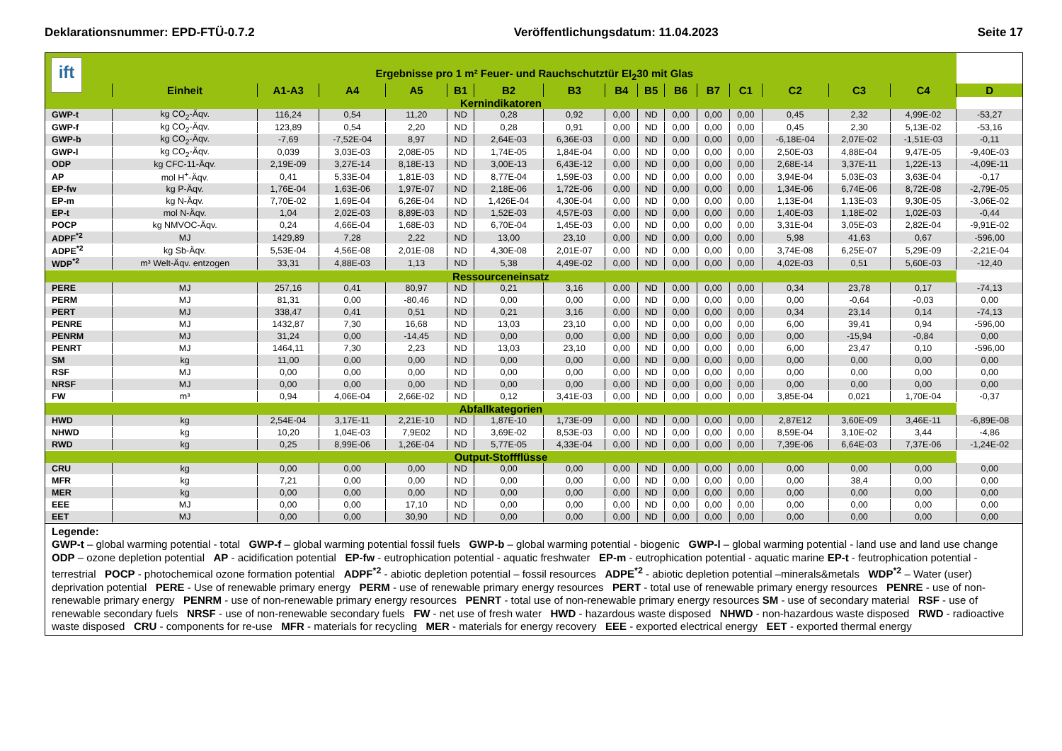Deklarationsnummer: EPD-FTÜ-0.7.2 Veröffentlichungsdatum: 11.04.2023 Seite 17
| ift | Ergebnisse pro 1 m² Feuer- und Rauchschutztür EI<sub>2</sub>30 mit Glas | | | | | | | | | | | | | | | |
| | Einheit | A1-A3 | A4 | A5 | B1 | B2 | B3 | B4 | B5 | B6 | B7 | C1 | C2 | C3 | C4 | D |
| Kernindikatoren | | | | | | | | | | | | | | | | |
| GWP-t | kg CO<sub>2</sub>-Äqv. | 116,24 | 0,54 | 11,20 | ND | 0,28 | 0,92 | 0,00 | ND | 0,00 | 0,00 | 0,00 | 0,45 | 2,32 | 4,99E-02 | -53,27 |
| GWP-f | kg CO<sub>2</sub>-Äqv. | 123,89 | 0,54 | 2,20 | ND | 0,28 | 0,91 | 0,00 | ND | 0,00 | 0,00 | 0,00 | 0,45 | 2,30 | 5,13E-02 | -53,16 |
| GWP-b | kg CO<sub>2</sub>-Äqv. | -7,69 | -7,52E-04 | 8,97 | ND | 2,64E-03 | 6,36E-03 | 0,00 | ND | 0,00 | 0,00 | 0,00 | -6,18E-04 | 2,07E-02 | -1,51E-03 | -0,11 |
| GWP-l | kg CO<sub>2</sub>-Äqv. | 0,039 | 3,03E-03 | 2,08E-05 | ND | 1,74E-05 | 1,84E-04 | 0,00 | ND | 0,00 | 0,00 | 0,00 | 2,50E-03 | 4,88E-04 | 9,47E-05 | -9,40E-03 |
| ODP | kg CFC-11-Äqv. | 2,19E-09 | 3,27E-14 | 8,18E-13 | ND | 3,00E-13 | 6,43E-12 | 0,00 | ND | 0,00 | 0,00 | 0,00 | 2,68E-14 | 3,37E-11 | 1,22E-13 | -4,09E-11 |
| AP | mol H<sup>+</sup>-Äqv. | 0,41 | 5,33E-04 | 1,81E-03 | ND | 8,77E-04 | 1,59E-03 | 0,00 | ND | 0,00 | 0,00 | 0,00 | 3,94E-04 | 5,03E-03 | 3,63E-04 | -0,17 |
| EP-fw | kg P-Äqv. | 1,76E-04 | 1,63E-06 | 1,97E-07 | ND | 2,18E-06 | 1,72E-06 | 0,00 | ND | 0,00 | 0,00 | 0,00 | 1,34E-06 | 6,74E-06 | 8,72E-08 | -2,79E-05 |
| EP-m | kg N-Äqv. | 7,70E-02 | 1,69E-04 | 6,26E-04 | ND | 1,426E-04 | 4,30E-04 | 0,00 | ND | 0,00 | 0,00 | 0,00 | 1,13E-04 | 1,13E-03 | 9,30E-05 | -3,06E-02 |
| EP-t | mol N-Äqv. | 1,04 | 2,02E-03 | 8,89E-03 | ND | 1,52E-03 | 4,57E-03 | 0,00 | ND | 0,00 | 0,00 | 0,00 | 1,40E-03 | 1,18E-02 | 1,02E-03 | -0,44 |
| POCP | kg NMVOC-Äqv. | 0,24 | 4,66E-04 | 1,68E-03 | ND | 6,70E-04 | 1,45E-03 | 0,00 | ND | 0,00 | 0,00 | 0,00 | 3,31E-04 | 3,05E-03 | 2,82E-04 | -9,91E-02 |
| ADPF<sup>*2</sup> | MJ | 1429,89 | 7,28 | 2,22 | ND | 13,00 | 23,10 | 0,00 | ND | 0,00 | 0,00 | 0,00 | 5,98 | 41,63 | 0,67 | -596,00 |
| ADPE<sup>*2</sup> | kg Sb-Äqv. | 5,53E-04 | 4,56E-08 | 2,01E-08 | ND | 4,30E-08 | 2,01E-07 | 0,00 | ND | 0,00 | 0,00 | 0,00 | 3,74E-08 | 6,25E-07 | 5,29E-09 | -2,21E-04 |
| WDP<sup>*2</sup> | m³ Welt-Äqv. entzogen | 33,31 | 4,88E-03 | 1,13 | ND | 5,38 | 4,49E-02 | 0,00 | ND | 0,00 | 0,00 | 0,00 | 4,02E-03 | 0,51 | 5,60E-03 | -12,40 |
| Ressourceneinsatz | | | | | | | | | | | | | | | | |
| PERE | MJ | 257,16 | 0,41 | 80,97 | ND | 0,21 | 3,16 | 0,00 | ND | 0,00 | 0,00 | 0,00 | 0,34 | 23,78 | 0,17 | -74,13 |
| PERM | MJ | 81,31 | 0,00 | -80,46 | ND | 0,00 | 0,00 | 0,00 | ND | 0,00 | 0,00 | 0,00 | 0,00 | -0,64 | -0,03 | 0,00 |
| PERT | MJ | 338,47 | 0,41 | 0,51 | ND | 0,21 | 3,16 | 0,00 | ND | 0,00 | 0,00 | 0,00 | 0,34 | 23,14 | 0,14 | -74,13 |
| PENRE | MJ | 1432,87 | 7,30 | 16,68 | ND | 13,03 | 23,10 | 0,00 | ND | 0,00 | 0,00 | 0,00 | 6,00 | 39,41 | 0,94 | -596,00 |
| PENRM | MJ | 31,24 | 0,00 | -14,45 | ND | 0,00 | 0,00 | 0,00 | ND | 0,00 | 0,00 | 0,00 | 0,00 | -15,94 | -0,84 | 0,00 |
| PENRT | MJ | 1464,11 | 7,30 | 2,23 | ND | 13,03 | 23,10 | 0,00 | ND | 0,00 | 0,00 | 0,00 | 6,00 | 23,47 | 0,10 | -596,00 |
| SM | kg | 11,00 | 0,00 | 0,00 | ND | 0,00 | 0,00 | 0,00 | ND | 0,00 | 0,00 | 0,00 | 0,00 | 0,00 | 0,00 | 0,00 |
| RSF | MJ | 0,00 | 0,00 | 0,00 | ND | 0,00 | 0,00 | 0,00 | ND | 0,00 | 0,00 | 0,00 | 0,00 | 0,00 | 0,00 | 0,00 |
| NRSF | MJ | 0,00 | 0,00 | 0,00 | ND | 0,00 | 0,00 | 0,00 | ND | 0,00 | 0,00 | 0,00 | 0,00 | 0,00 | 0,00 | 0,00 |
| FW | m³ | 0,94 | 4,06E-04 | 2,66E-02 | ND | 0,12 | 3,41E-03 | 0,00 | ND | 0,00 | 0,00 | 0,00 | 3,85E-04 | 0,021 | 1,70E-04 | -0,37 |
| Abfallkategorien | | | | | | | | | | | | | | | | |
| HWD | kg | 2,54E-04 | 3,17E-11 | 2,21E-10 | ND | 1,87E-10 | 1,73E-09 | 0,00 | ND | 0,00 | 0,00 | 0,00 | 2,87E12 | 3,60E-09 | 3,46E-11 | -6,89E-08 |
| NHWD | kg | 10,20 | 1,04E-03 | 7,9E02 | ND | 3,69E-02 | 8,53E-03 | 0,00 | ND | 0,00 | 0,00 | 0,00 | 8,59E-04 | 3,10E-02 | 3,44 | -4,86 |
| RWD | kg | 0,25 | 8,99E-06 | 1,26E-04 | ND | 5,77E-05 | 4,33E-04 | 0,00 | ND | 0,00 | 0,00 | 0,00 | 7,39E-06 | 6,64E-03 | 7,37E-06 | -1,24E-02 |
| Output-Stoffflüsse | | | | | | | | | | | | | | | | |
| CRU | kg | 0,00 | 0,00 | 0,00 | ND | 0,00 | 0,00 | 0,00 | ND | 0,00 | 0,00 | 0,00 | 0,00 | 0,00 | 0,00 | 0,00 |
| MFR | kg | 7,21 | 0,00 | 0,00 | ND | 0,00 | 0,00 | 0,00 | ND | 0,00 | 0,00 | 0,00 | 0,00 | 38,4 | 0,00 | 0,00 |
| MER | kg | 0,00 | 0,00 | 0,00 | ND | 0,00 | 0,00 | 0,00 | ND | 0,00 | 0,00 | 0,00 | 0,00 | 0,00 | 0,00 | 0,00 |
| EEE | MJ | 0,00 | 0,00 | 17,10 | ND | 0,00 | 0,00 | 0,00 | ND | 0,00 | 0,00 | 0,00 | 0,00 | 0,00 | 0,00 | 0,00 |
| EET | MJ | 0,00 | 0,00 | 30,90 | ND | 0,00 | 0,00 | 0,00 | ND | 0,00 | 0,00 | 0,00 | 0,00 | 0,00 | 0,00 | 0,00 |
Legende:
GWP-t – global warming potential - total GWP-f – global warming potential fossil fuels GWP-b – global warming potential - biogenic GWP-l – global warming potential - land use and land use change ODP – ozone depletion potential AP - acidification potential EP-fw - eutrophication potential - aquatic freshwater EP-m - eutrophication potential - aquatic marine EP-t - feutrophication potential - terrestrial POCP - photochemical ozone formation potential ADPF<sup>*2</sup> - abiotic depletion potential – fossil resources ADPE<sup>*2</sup> - abiotic depletion potential –minerals&metals WDP<sup>*2</sup> – Water (user) deprivation potential PERE - Use of renewable primary energy PERM - use of renewable primary energy resources PERT - total use of renewable primary energy resources PENRE - use of non-renewable primary energy PENRM - use of non-renewable primary energy resources PENRT - total use of non-renewable primary energy resources SM - use of secondary material RSF - use of renewable secondary fuels NRSF - use of non-renewable secondary fuels FW - net use of fresh water HWD - hazardous waste disposed NHWD - non-hazardous waste disposed RWD - radioactive waste disposed CRU - components for re-use MFR - materials for recycling MER - materials for energy recovery EEE - exported electrical energy EET - exported thermal energy